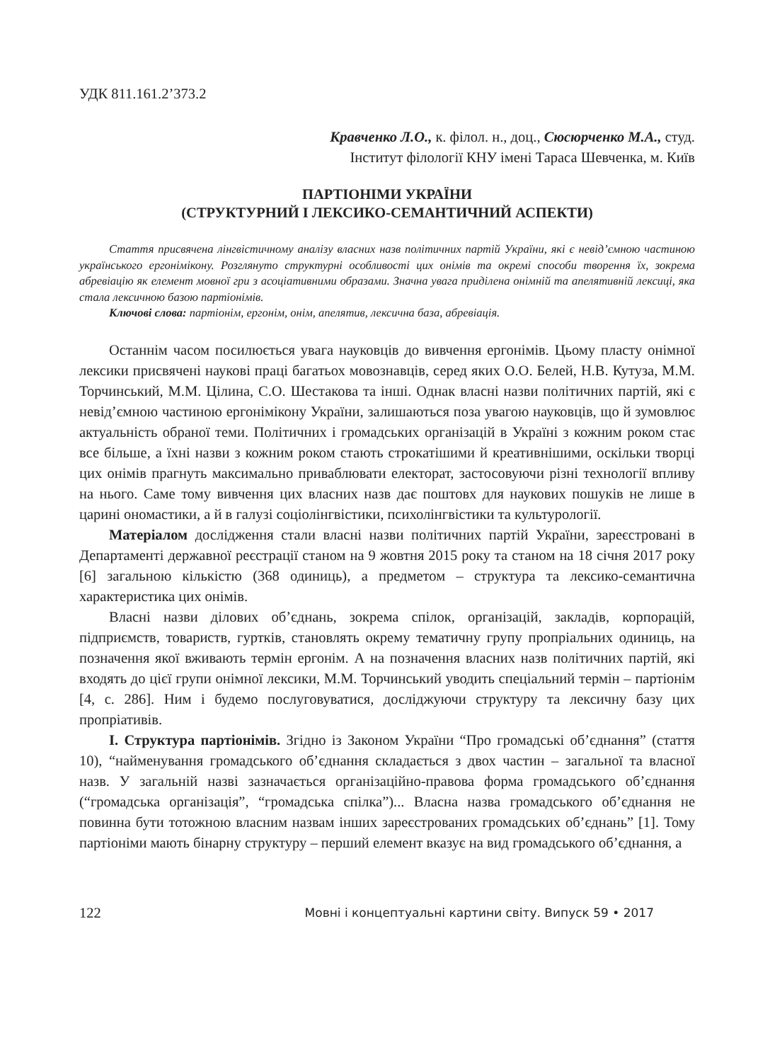УДК 811.161.2’373.2
Кравченко Л.О., к. філол. н., доц., Сюсюрченко М.А., студ.
Інститут філології КНУ імені Тараса Шевченка, м. Київ
ПАРТІОНІМИ УКРАЇНИ
(СТРУКТУРНИЙ І ЛЕКСИКО-СЕМАНТИЧНИЙ АСПЕКТИ)
Стаття присвячена лінгвістичному аналізу власних назв політичних партій України, які є невід’ємною частиною українського ергонімікону. Розглянуто структурні особливості цих онімів та окремі способи творення їх, зокрема абревіацію як елемент мовної гри з асоціативними образами. Значна увага приділена онімній та апелятивній лексиці, яка стала лексичною базою партіонімів.
Ключові слова: партіонім, ергонім, онім, апелятив, лексична база, абревіація.
Останнім часом посилюється увага науковців до вивчення ергонімів. Цьому пласту онімної лексики присвячені наукові праці багатьох мовознавців, серед яких О.О. Белей, Н.В. Кутуза, М.М. Торчинський, М.М. Цілина, С.О. Шестакова та інші. Однак власні назви політичних партій, які є невід’ємною частиною ергонімікону України, залишаються поза увагою науковців, що й зумовлює актуальність обраної теми. Політичних і громадських організацій в Україні з кожним роком стає все більше, а їхні назви з кожним роком стають строкатішими й креативнішими, оскільки творці цих онімів прагнуть максимально приваблювати електорат, застосовуючи різні технології впливу на нього. Саме тому вивчення цих власних назв дає поштовх для наукових пошуків не лише в царині ономастики, а й в галузі соціолінгвістики, психолінгвістики та культурології.
Матеріалом дослідження стали власні назви політичних партій України, зареєстровані в Департаменті державної реєстрації станом на 9 жовтня 2015 року та станом на 18 січня 2017 року [6] загальною кількістю (368 одиниць), а предметом – структура та лексико-семантична характеристика цих онімів.
Власні назви ділових об’єднань, зокрема спілок, організацій, закладів, корпорацій, підприємств, товариств, гуртків, становлять окрему тематичну групу пропріальних одиниць, на позначення якої вживають термін ергонім. А на позначення власних назв політичних партій, які входять до цієї групи онімної лексики, М.М. Торчинський уводить спеціальний термін – партіонім [4, с. 286]. Ним і будемо послуговуватися, досліджуючи структуру та лексичну базу цих пропріативів.
І. Структура партіонімів. Згідно із Законом України “Про громадські об’єднання” (стаття 10), “найменування громадського об’єднання складається з двох частин – загальної та власної назв. У загальній назві зазначається організаційно-правова форма громадського об’єднання (“громадська організація”, “громадська спілка”)... Власна назва громадського об’єднання не повинна бути тотожною власним назвам інших зареєстрованих громадських об’єднань” [1]. Тому партіоніми мають бінарну структуру – перший елемент вказує на вид громадського об’єднання, а
122 Мовні і концептуальні картини світу. Випуск 59 • 2017